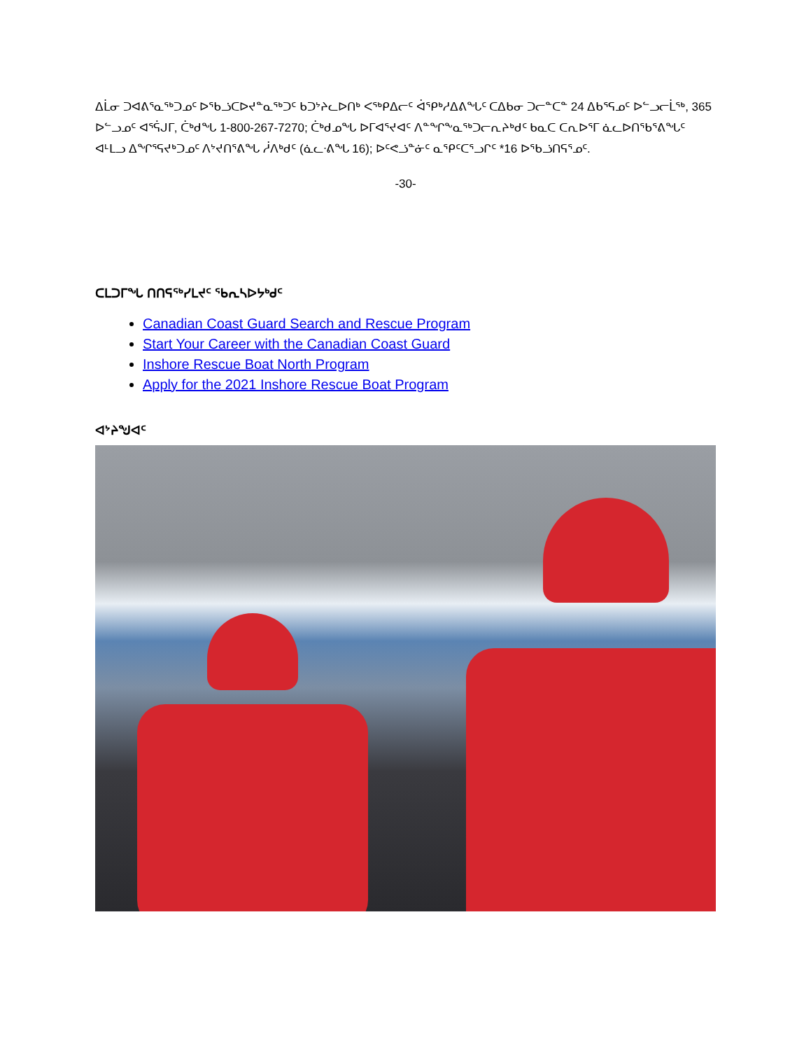ᐃᒫᓂ ᑐᐊᕕᕐᓇᖅᑐᓄᑦ ᐅᖃᓘᑕᐅᔪᓐᓇᖅᑐᑦ ᑲᑐᔾᔨᓚᐅᑎᒃ ᐸᖅᑭᐃᓕᑦ ᐋᕿᒃᓱᐃᕕᖓᑦ ᑕᐃᑲᓂ ᑐᓕᓐᑕᓐ 24 ᐃᑲᕐᕋᓄᑦ ᐅᓪᓗᓕᒫᖅ, 365 ᐅᓪᓗᓄᑦ ᐊᕐᕌᒍᒥ, ᑖᒃᑯᖓ 1-800-267-7270; ᑖᒃᑯᓄᖓ ᐅᒥᐊᕐᔪᐊᑦ ᐱᓐᖏᖕᓇᖅᑐᓕᕆᔨᒃᑯᑦ ᑲᓇᑕ ᑕᕆᐅᕐᒥ ᓈᓚᐅᑎᖃᕐᕕᖓᑦ ᐊᒻᒪᓗ ᐃᖏᕐᕋᔪᒃᑐᓄᑦ ᐱᔾᔪᑎᕐᕕᖓ ᓲᐱᒃᑯᑦ (ᓈᓚᐧᕕᖓ 16); ᐅᑦᕙᓘᓐᓃᑦ ᓇᕿᑦᑕᕐᓗᒋᑦ *16 ᐅᖃᓘᑎᕋᕐᓄᑦ.
-30-
ᑕᒪᑐᒥᖓ ᑎᑎᕋᖅᓯᒪᔪᑦ ᖃᕆᓴᐅᔭᒃᑯᑦ
Canadian Coast Guard Search and Rescue Program
Start Your Career with the Canadian Coast Guard
Inshore Rescue Boat North Program
Apply for the 2021 Inshore Rescue Boat Program
ᐊᔾᔨᖑᐊᑦ